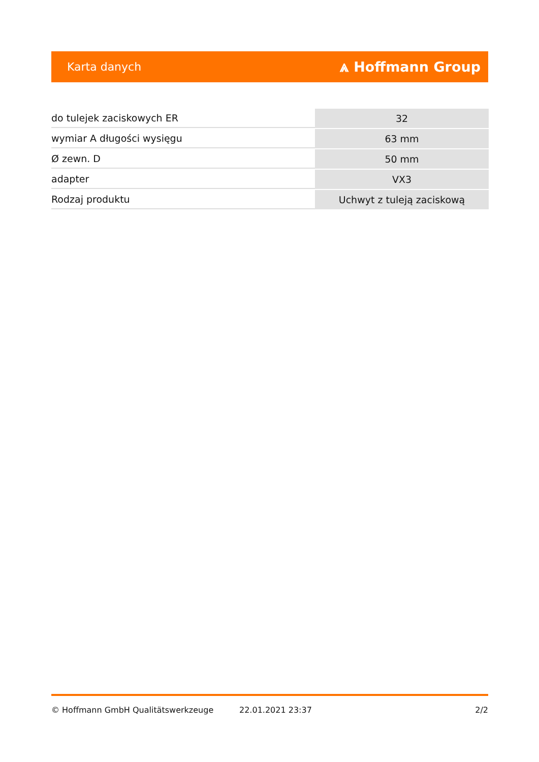Karta danych ⩓ Hoffmann Group
| do tulejek zaciskowych ER | 32 |
| wymiar A długości wysięgu | 63 mm |
| Ø zewn. D | 50 mm |
| adapter | VX3 |
| Rodzaj produktu | Uchwyt z tuleją zaciskową |
© Hoffmann GmbH Qualitätswerkzeuge 22.01.2021 23:37 2/2